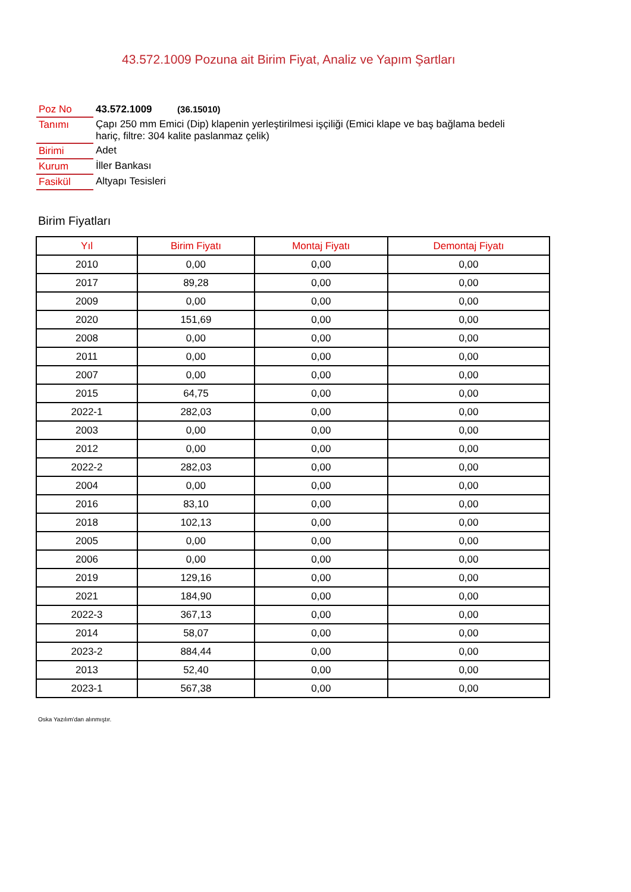43.572.1009 Pozuna ait Birim Fiyat, Analiz ve Yapım Şartları
| Poz No | 43.572.1009 (36.15010) |
| Tanımı | Çapı 250 mm Emici (Dip) klapenin yerleştirilmesi işçiliği (Emici klape ve baş bağlama bedeli hariç, filtre: 304 kalite paslanmaz çelik) |
| Birimi | Adet |
| Kurum | İller Bankası |
| Fasikül | Altyapı Tesisleri |
Birim Fiyatları
| Yıl | Birim Fiyatı | Montaj Fiyatı | Demontaj Fiyatı |
| --- | --- | --- | --- |
| 2010 | 0,00 | 0,00 | 0,00 |
| 2017 | 89,28 | 0,00 | 0,00 |
| 2009 | 0,00 | 0,00 | 0,00 |
| 2020 | 151,69 | 0,00 | 0,00 |
| 2008 | 0,00 | 0,00 | 0,00 |
| 2011 | 0,00 | 0,00 | 0,00 |
| 2007 | 0,00 | 0,00 | 0,00 |
| 2015 | 64,75 | 0,00 | 0,00 |
| 2022-1 | 282,03 | 0,00 | 0,00 |
| 2003 | 0,00 | 0,00 | 0,00 |
| 2012 | 0,00 | 0,00 | 0,00 |
| 2022-2 | 282,03 | 0,00 | 0,00 |
| 2004 | 0,00 | 0,00 | 0,00 |
| 2016 | 83,10 | 0,00 | 0,00 |
| 2018 | 102,13 | 0,00 | 0,00 |
| 2005 | 0,00 | 0,00 | 0,00 |
| 2006 | 0,00 | 0,00 | 0,00 |
| 2019 | 129,16 | 0,00 | 0,00 |
| 2021 | 184,90 | 0,00 | 0,00 |
| 2022-3 | 367,13 | 0,00 | 0,00 |
| 2014 | 58,07 | 0,00 | 0,00 |
| 2023-2 | 884,44 | 0,00 | 0,00 |
| 2013 | 52,40 | 0,00 | 0,00 |
| 2023-1 | 567,38 | 0,00 | 0,00 |
Oska Yazılım'dan alınmıştır.